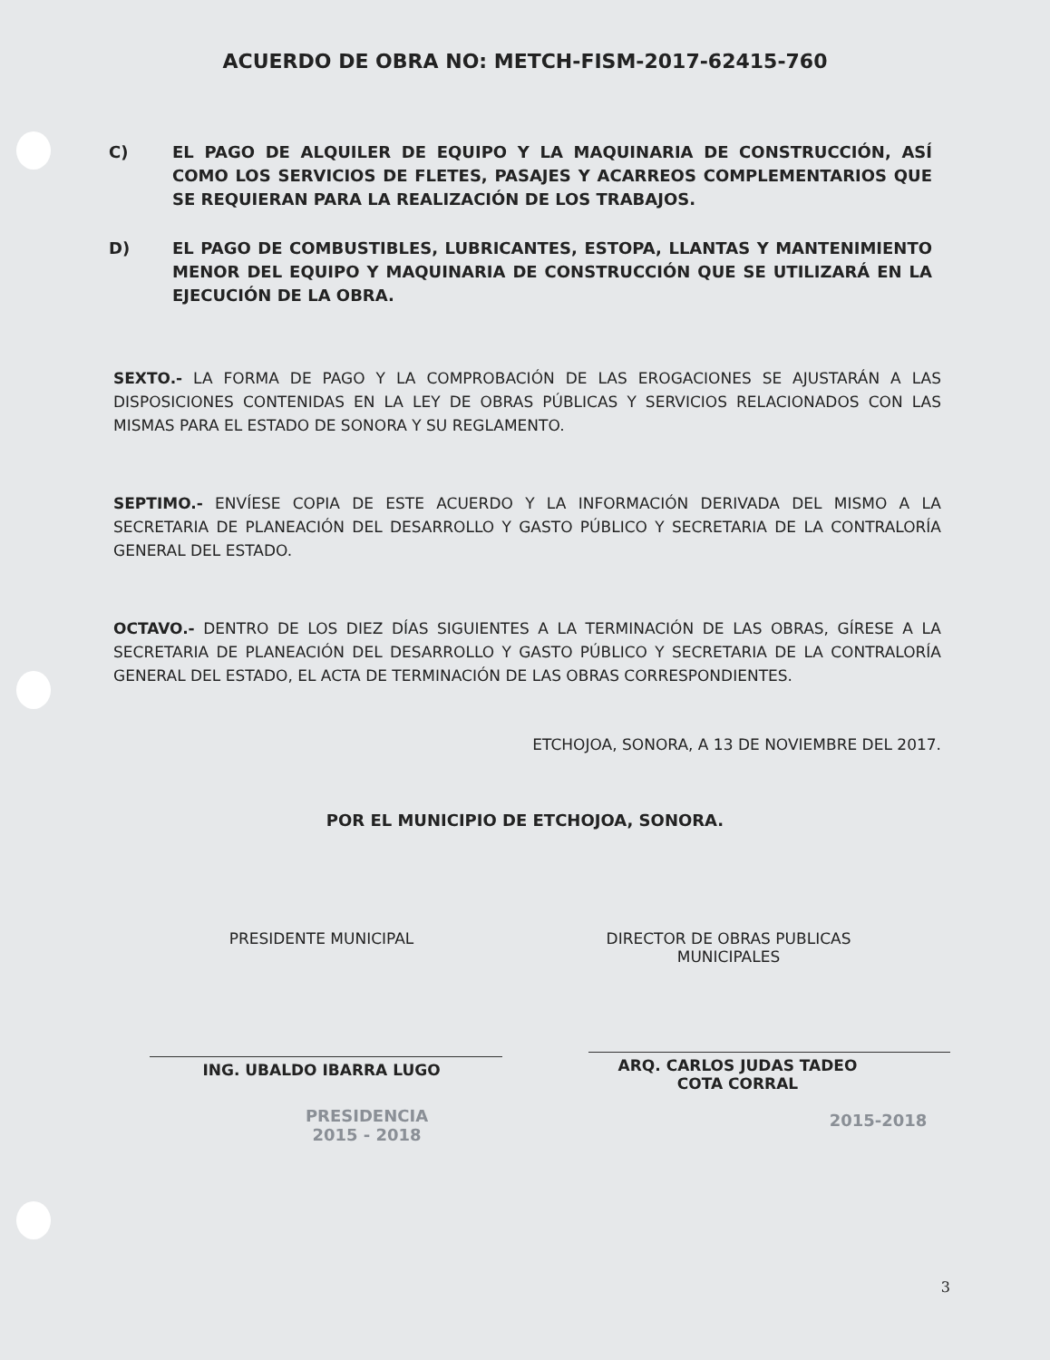ACUERDO DE OBRA NO: METCH-FISM-2017-62415-760
C) EL PAGO DE ALQUILER DE EQUIPO Y LA MAQUINARIA DE CONSTRUCCIÓN, ASÍ COMO LOS SERVICIOS DE FLETES, PASAJES Y ACARREOS COMPLEMENTARIOS QUE SE REQUIERAN PARA LA REALIZACIÓN DE LOS TRABAJOS.
D) EL PAGO DE COMBUSTIBLES, LUBRICANTES, ESTOPA, LLANTAS Y MANTENIMIENTO MENOR DEL EQUIPO Y MAQUINARIA DE CONSTRUCCIÓN QUE SE UTILIZARÁ EN LA EJECUCIÓN DE LA OBRA.
SEXTO.- LA FORMA DE PAGO Y LA COMPROBACIÓN DE LAS EROGACIONES SE AJUSTARÁN A LAS DISPOSICIONES CONTENIDAS EN LA LEY DE OBRAS PÚBLICAS Y SERVICIOS RELACIONADOS CON LAS MISMAS PARA EL ESTADO DE SONORA Y SU REGLAMENTO.
SEPTIMO.- ENVÍESE COPIA DE ESTE ACUERDO Y LA INFORMACIÓN DERIVADA DEL MISMO A LA SECRETARIA DE PLANEACIÓN DEL DESARROLLO Y GASTO PÚBLICO Y SECRETARIA DE LA CONTRALORÍA GENERAL DEL ESTADO.
OCTAVO.- DENTRO DE LOS DIEZ DÍAS SIGUIENTES A LA TERMINACIÓN DE LAS OBRAS, GÍRESE A LA SECRETARIA DE PLANEACIÓN DEL DESARROLLO Y GASTO PÚBLICO Y SECRETARIA DE LA CONTRALORÍA GENERAL DEL ESTADO, EL ACTA DE TERMINACIÓN DE LAS OBRAS CORRESPONDIENTES.
ETCHOJOA, SONORA, A 13 DE NOVIEMBRE DEL 2017.
POR EL MUNICIPIO DE ETCHOJOA, SONORA.
PRESIDENTE MUNICIPAL
ING. UBALDO IBARRA LUGO
PRESIDENCIA
2015 - 2018
DIRECTOR DE OBRAS PUBLICAS
MUNICIPALES
ARQ. CARLOS JUDAS TADEO
COTA CORRAL
2015-2018
3